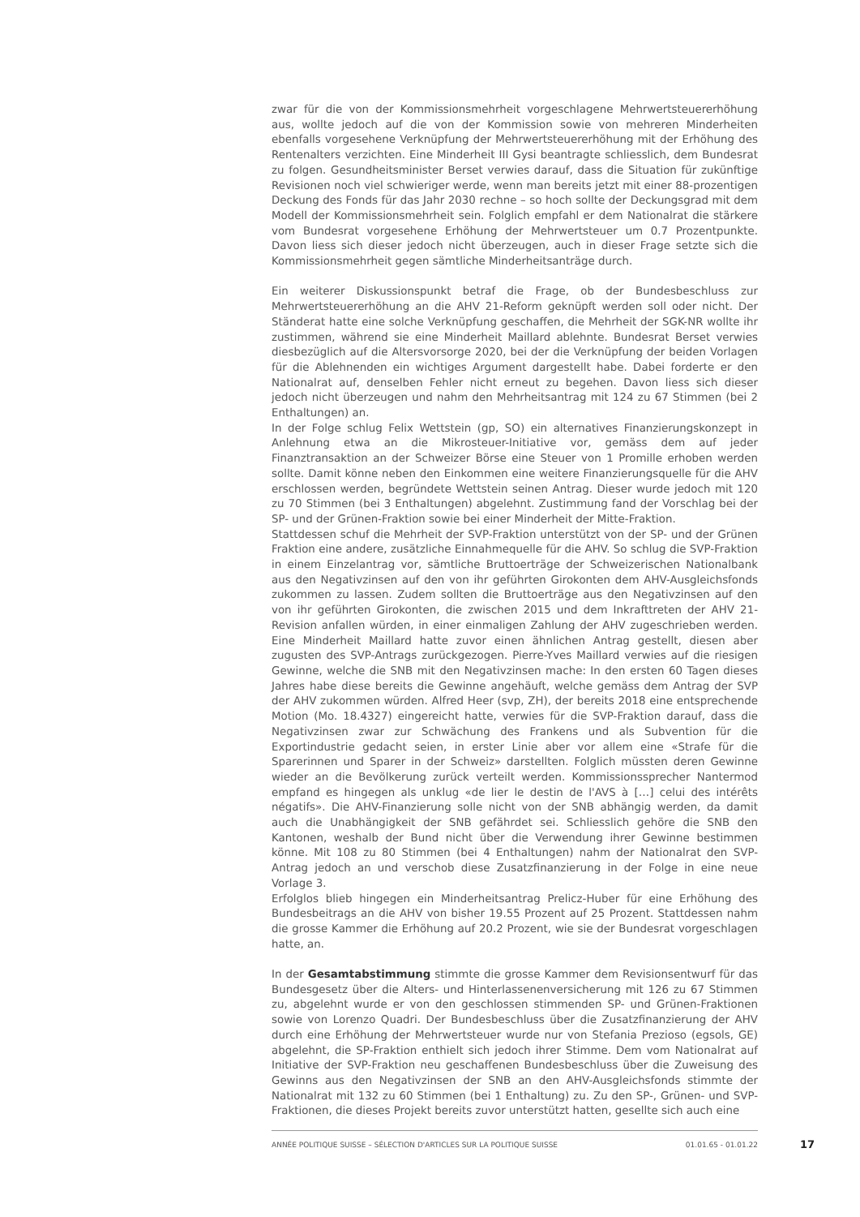zwar für die von der Kommissionsmehrheit vorgeschlagene Mehrwertsteuererhöhung aus, wollte jedoch auf die von der Kommission sowie von mehreren Minderheiten ebenfalls vorgesehene Verknüpfung der Mehrwertsteuererhöhung mit der Erhöhung des Rentenalters verzichten. Eine Minderheit III Gysi beantragte schliesslich, dem Bundesrat zu folgen. Gesundheitsminister Berset verwies darauf, dass die Situation für zukünftige Revisionen noch viel schwieriger werde, wenn man bereits jetzt mit einer 88-prozentigen Deckung des Fonds für das Jahr 2030 rechne – so hoch sollte der Deckungsgrad mit dem Modell der Kommissionsmehrheit sein. Folglich empfahl er dem Nationalrat die stärkere vom Bundesrat vorgesehene Erhöhung der Mehrwertsteuer um 0.7 Prozentpunkte. Davon liess sich dieser jedoch nicht überzeugen, auch in dieser Frage setzte sich die Kommissionsmehrheit gegen sämtliche Minderheitsanträge durch.
Ein weiterer Diskussionspunkt betraf die Frage, ob der Bundesbeschluss zur Mehrwertsteuererhöhung an die AHV 21-Reform geknüpft werden soll oder nicht. Der Ständerat hatte eine solche Verknüpfung geschaffen, die Mehrheit der SGK-NR wollte ihr zustimmen, während sie eine Minderheit Maillard ablehnte. Bundesrat Berset verwies diesbezüglich auf die Altersvorsorge 2020, bei der die Verknüpfung der beiden Vorlagen für die Ablehnenden ein wichtiges Argument dargestellt habe. Dabei forderte er den Nationalrat auf, denselben Fehler nicht erneut zu begehen. Davon liess sich dieser jedoch nicht überzeugen und nahm den Mehrheitsantrag mit 124 zu 67 Stimmen (bei 2 Enthaltungen) an.
In der Folge schlug Felix Wettstein (gp, SO) ein alternatives Finanzierungskonzept in Anlehnung etwa an die Mikrosteuer-Initiative vor, gemäss dem auf jeder Finanztransaktion an der Schweizer Börse eine Steuer von 1 Promille erhoben werden sollte. Damit könne neben den Einkommen eine weitere Finanzierungsquelle für die AHV erschlossen werden, begründete Wettstein seinen Antrag. Dieser wurde jedoch mit 120 zu 70 Stimmen (bei 3 Enthaltungen) abgelehnt. Zustimmung fand der Vorschlag bei der SP- und der Grünen-Fraktion sowie bei einer Minderheit der Mitte-Fraktion.
Stattdessen schuf die Mehrheit der SVP-Fraktion unterstützt von der SP- und der Grünen Fraktion eine andere, zusätzliche Einnahmequelle für die AHV. So schlug die SVP-Fraktion in einem Einzelantrag vor, sämtliche Bruttoerträge der Schweizerischen Nationalbank aus den Negativzinsen auf den von ihr geführten Girokonten dem AHV-Ausgleichsfonds zukommen zu lassen. Zudem sollten die Bruttoerträge aus den Negativzinsen auf den von ihr geführten Girokonten, die zwischen 2015 und dem Inkrafttreten der AHV 21-Revision anfallen würden, in einer einmaligen Zahlung der AHV zugeschrieben werden. Eine Minderheit Maillard hatte zuvor einen ähnlichen Antrag gestellt, diesen aber zugusten des SVP-Antrags zurückgezogen. Pierre-Yves Maillard verwies auf die riesigen Gewinne, welche die SNB mit den Negativzinsen mache: In den ersten 60 Tagen dieses Jahres habe diese bereits die Gewinne angehäuft, welche gemäss dem Antrag der SVP der AHV zukommen würden. Alfred Heer (svp, ZH), der bereits 2018 eine entsprechende Motion (Mo. 18.4327) eingereicht hatte, verwies für die SVP-Fraktion darauf, dass die Negativzinsen zwar zur Schwächung des Frankens und als Subvention für die Exportindustrie gedacht seien, in erster Linie aber vor allem eine «Strafe für die Sparerinnen und Sparer in der Schweiz» darstellten. Folglich müssten deren Gewinne wieder an die Bevölkerung zurück verteilt werden. Kommissionssprecher Nantermod empfand es hingegen als unklug «de lier le destin de l'AVS à […] celui des intérêts négatifs». Die AHV-Finanzierung solle nicht von der SNB abhängig werden, da damit auch die Unabhängigkeit der SNB gefährdet sei. Schliesslich gehöre die SNB den Kantonen, weshalb der Bund nicht über die Verwendung ihrer Gewinne bestimmen könne. Mit 108 zu 80 Stimmen (bei 4 Enthaltungen) nahm der Nationalrat den SVP-Antrag jedoch an und verschob diese Zusatzfinanzierung in der Folge in eine neue Vorlage 3.
Erfolglos blieb hingegen ein Minderheitsantrag Prelicz-Huber für eine Erhöhung des Bundesbeitrags an die AHV von bisher 19.55 Prozent auf 25 Prozent. Stattdessen nahm die grosse Kammer die Erhöhung auf 20.2 Prozent, wie sie der Bundesrat vorgeschlagen hatte, an.
In der Gesamtabstimmung stimmte die grosse Kammer dem Revisionsentwurf für das Bundesgesetz über die Alters- und Hinterlassenenversicherung mit 126 zu 67 Stimmen zu, abgelehnt wurde er von den geschlossen stimmenden SP- und Grünen-Fraktionen sowie von Lorenzo Quadri. Der Bundesbeschluss über die Zusatzfinanzierung der AHV durch eine Erhöhung der Mehrwertsteuer wurde nur von Stefania Prezioso (egsols, GE) abgelehnt, die SP-Fraktion enthielt sich jedoch ihrer Stimme. Dem vom Nationalrat auf Initiative der SVP-Fraktion neu geschaffenen Bundesbeschluss über die Zuweisung des Gewinns aus den Negativzinsen der SNB an den AHV-Ausgleichsfonds stimmte der Nationalrat mit 132 zu 60 Stimmen (bei 1 Enthaltung) zu. Zu den SP-, Grünen- und SVP-Fraktionen, die dieses Projekt bereits zuvor unterstützt hatten, gesellte sich auch eine
ANNÉE POLITIQUE SUISSE – SÉLECTION D'ARTICLES SUR LA POLITIQUE SUISSE 01.01.65 - 01.01.22
17